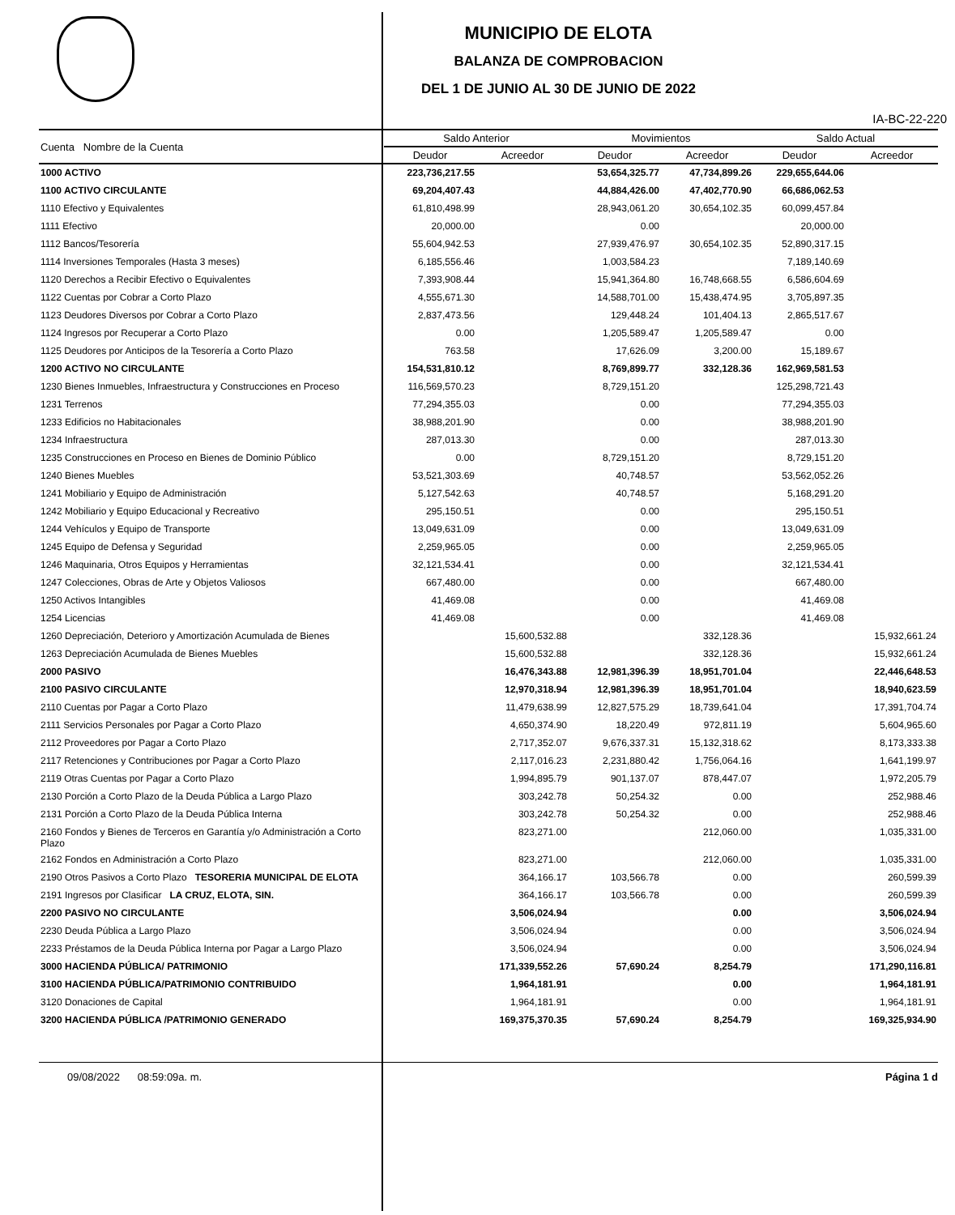MUNICIPIO DE ELOTA
BALANZA DE COMPROBACION
DEL 1 DE JUNIO AL 30 DE JUNIO DE 2022
IA-BC-22-220
| Cuenta Nombre de la Cuenta | Saldo Anterior | | Movimientos | | Saldo Actual | |
| --- | --- | --- | --- | --- | --- | --- |
| | Deudor | Acreedor | Deudor | Acreedor | Deudor | Acreedor |
| 1000 ACTIVO | 223,736,217.55 | | 53,654,325.77 | 47,734,899.26 | 229,655,644.06 | |
| 1100 ACTIVO CIRCULANTE | 69,204,407.43 | | 44,884,426.00 | 47,402,770.90 | 66,686,062.53 | |
| 1110 Efectivo y Equivalentes | 61,810,498.99 | | 28,943,061.20 | 30,654,102.35 | 60,099,457.84 | |
| 1111 Efectivo | 20,000.00 | | 0.00 | | 20,000.00 | |
| 1112 Bancos/Tesorería | 55,604,942.53 | | 27,939,476.97 | 30,654,102.35 | 52,890,317.15 | |
| 1114 Inversiones Temporales (Hasta 3 meses) | 6,185,556.46 | | 1,003,584.23 | | 7,189,140.69 | |
| 1120 Derechos a Recibir Efectivo o Equivalentes | 7,393,908.44 | | 15,941,364.80 | 16,748,668.55 | 6,586,604.69 | |
| 1122 Cuentas por Cobrar a Corto Plazo | 4,555,671.30 | | 14,588,701.00 | 15,438,474.95 | 3,705,897.35 | |
| 1123 Deudores Diversos por Cobrar a Corto Plazo | 2,837,473.56 | | 129,448.24 | 101,404.13 | 2,865,517.67 | |
| 1124 Ingresos por Recuperar a Corto Plazo | 0.00 | | 1,205,589.47 | 1,205,589.47 | 0.00 | |
| 1125 Deudores por Anticipos de la Tesorería a Corto Plazo | 763.58 | | 17,626.09 | 3,200.00 | 15,189.67 | |
| 1200 ACTIVO NO CIRCULANTE | 154,531,810.12 | | 8,769,899.77 | 332,128.36 | 162,969,581.53 | |
| 1230 Bienes Inmuebles, Infraestructura y Construcciones en Proceso | 116,569,570.23 | | 8,729,151.20 | | 125,298,721.43 | |
| 1231 Terrenos | 77,294,355.03 | | 0.00 | | 77,294,355.03 | |
| 1233 Edificios no Habitacionales | 38,988,201.90 | | 0.00 | | 38,988,201.90 | |
| 1234 Infraestructura | 287,013.30 | | 0.00 | | 287,013.30 | |
| 1235 Construcciones en Proceso en Bienes de Dominio Público | 0.00 | | 8,729,151.20 | | 8,729,151.20 | |
| 1240 Bienes Muebles | 53,521,303.69 | | 40,748.57 | | 53,562,052.26 | |
| 1241 Mobiliario y Equipo de Administración | 5,127,542.63 | | 40,748.57 | | 5,168,291.20 | |
| 1242 Mobiliario y Equipo Educacional y Recreativo | 295,150.51 | | 0.00 | | 295,150.51 | |
| 1244 Vehículos y Equipo de Transporte | 13,049,631.09 | | 0.00 | | 13,049,631.09 | |
| 1245 Equipo de Defensa y Seguridad | 2,259,965.05 | | 0.00 | | 2,259,965.05 | |
| 1246 Maquinaria, Otros Equipos y Herramientas | 32,121,534.41 | | 0.00 | | 32,121,534.41 | |
| 1247 Colecciones, Obras de Arte y Objetos Valiosos | 667,480.00 | | 0.00 | | 667,480.00 | |
| 1250 Activos Intangibles | 41,469.08 | | 0.00 | | 41,469.08 | |
| 1254 Licencias | 41,469.08 | | 0.00 | | 41,469.08 | |
| 1260 Depreciación, Deterioro y Amortización Acumulada de Bienes | | 15,600,532.88 | | 332,128.36 | | 15,932,661.24 |
| 1263 Depreciación Acumulada de Bienes Muebles | | 15,600,532.88 | | 332,128.36 | | 15,932,661.24 |
| 2000 PASIVO | | 16,476,343.88 | 12,981,396.39 | 18,951,701.04 | | 22,446,648.53 |
| 2100 PASIVO CIRCULANTE | | 12,970,318.94 | 12,981,396.39 | 18,951,701.04 | | 18,940,623.59 |
| 2110 Cuentas por Pagar a Corto Plazo | | 11,479,638.99 | 12,827,575.29 | 18,739,641.04 | | 17,391,704.74 |
| 2111 Servicios Personales por Pagar a Corto Plazo | | 4,650,374.90 | 18,220.49 | 972,811.19 | | 5,604,965.60 |
| 2112 Proveedores por Pagar a Corto Plazo | | 2,717,352.07 | 9,676,337.31 | 15,132,318.62 | | 8,173,333.38 |
| 2117 Retenciones y Contribuciones por Pagar a Corto Plazo | | 2,117,016.23 | 2,231,880.42 | 1,756,064.16 | | 1,641,199.97 |
| 2119 Otras Cuentas por Pagar a Corto Plazo | | 1,994,895.79 | 901,137.07 | 878,447.07 | | 1,972,205.79 |
| 2130 Porción a Corto Plazo de la Deuda Pública a Largo Plazo | | 303,242.78 | 50,254.32 | 0.00 | | 252,988.46 |
| 2131 Porción a Corto Plazo de la Deuda Pública Interna | | 303,242.78 | 50,254.32 | 0.00 | | 252,988.46 |
| 2160 Fondos y Bienes de Terceros en Garantía y/o Administración a Corto Plazo | | 823,271.00 | | 212,060.00 | | 1,035,331.00 |
| 2162 Fondos en Administración a Corto Plazo | | 823,271.00 | | 212,060.00 | | 1,035,331.00 |
| 2190 Otros Pasivos a Corto Plazo TESORERIA MUNICIPAL DE ELOTA | | 364,166.17 | 103,566.78 | 0.00 | | 260,599.39 |
| 2191 Ingresos por Clasificar LA CRUZ, ELOTA, SIN. | | 364,166.17 | 103,566.78 | 0.00 | | 260,599.39 |
| 2200 PASIVO NO CIRCULANTE | | 3,506,024.94 | | 0.00 | | 3,506,024.94 |
| 2230 Deuda Pública a Largo Plazo | | 3,506,024.94 | | 0.00 | | 3,506,024.94 |
| 2233 Préstamos de la Deuda Pública Interna por Pagar a Largo Plazo | | 3,506,024.94 | | 0.00 | | 3,506,024.94 |
| 3000 HACIENDA PÚBLICA/ PATRIMONIO | | 171,339,552.26 | 57,690.24 | 8,254.79 | | 171,290,116.81 |
| 3100 HACIENDA PÚBLICA/PATRIMONIO CONTRIBUIDO | | 1,964,181.91 | | 0.00 | | 1,964,181.91 |
| 3120 Donaciones de Capital | | 1,964,181.91 | | 0.00 | | 1,964,181.91 |
| 3200 HACIENDA PÚBLICA /PATRIMONIO GENERADO | | 169,375,370.35 | 57,690.24 | 8,254.79 | | 169,325,934.90 |
09/08/2022 08:59:09a. m. Página 1 d